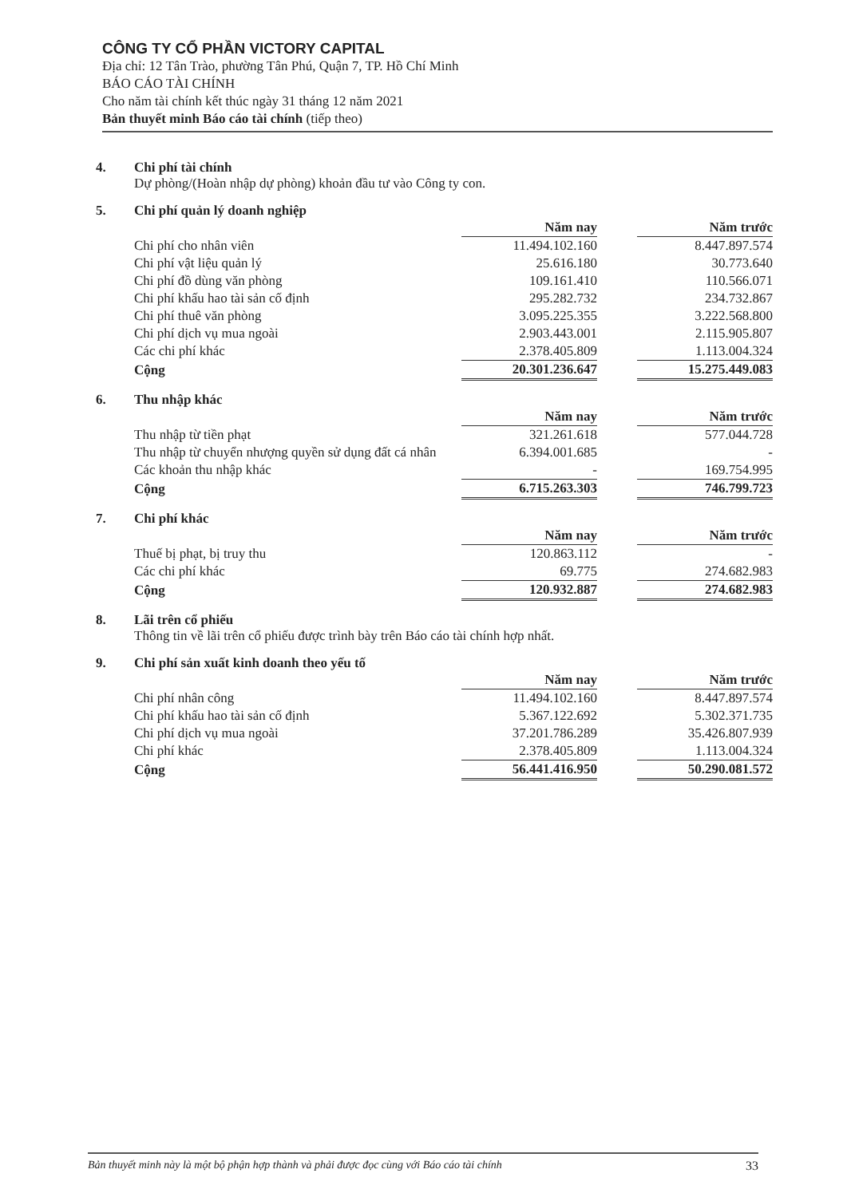CÔNG TY CỔ PHẦN VICTORY CAPITAL
Địa chỉ: 12 Tân Trào, phường Tân Phú, Quận 7, TP. Hồ Chí Minh
BÁO CÁO TÀI CHÍNH
Cho năm tài chính kết thúc ngày 31 tháng 12 năm 2021
Bản thuyết minh Báo cáo tài chính (tiếp theo)
4. Chi phí tài chính
Dự phòng/(Hoàn nhập dự phòng) khoản đầu tư vào Công ty con.
5. Chi phí quản lý doanh nghiệp
| | Năm nay | | Năm trước |
| Chi phí cho nhân viên | 11.494.102.160 | | 8.447.897.574 |
| Chi phí vật liệu quản lý | 25.616.180 | | 30.773.640 |
| Chi phí đồ dùng văn phòng | 109.161.410 | | 110.566.071 |
| Chi phí khấu hao tài sản cố định | 295.282.732 | | 234.732.867 |
| Chi phí thuê văn phòng | 3.095.225.355 | | 3.222.568.800 |
| Chi phí dịch vụ mua ngoài | 2.903.443.001 | | 2.115.905.807 |
| Các chi phí khác | 2.378.405.809 | | 1.113.004.324 |
| Cộng | 20.301.236.647 | | 15.275.449.083 |
6. Thu nhập khác
| | Năm nay | | Năm trước |
| Thu nhập từ tiền phạt | 321.261.618 | | 577.044.728 |
| Thu nhập từ chuyển nhượng quyền sử dụng đất cá nhân | 6.394.001.685 | | - |
| Các khoản thu nhập khác | - | | 169.754.995 |
| Cộng | 6.715.263.303 | | 746.799.723 |
7. Chi phí khác
| | Năm nay | | Năm trước |
| Thuế bị phạt, bị truy thu | 120.863.112 | | - |
| Các chi phí khác | 69.775 | | 274.682.983 |
| Cộng | 120.932.887 | | 274.682.983 |
8. Lãi trên cổ phiếu
Thông tin về lãi trên cổ phiếu được trình bày trên Báo cáo tài chính hợp nhất.
9. Chi phí sản xuất kinh doanh theo yếu tố
| | Năm nay | | Năm trước |
| Chi phí nhân công | 11.494.102.160 | | 8.447.897.574 |
| Chi phí khấu hao tài sản cố định | 5.367.122.692 | | 5.302.371.735 |
| Chi phí dịch vụ mua ngoài | 37.201.786.289 | | 35.426.807.939 |
| Chi phí khác | 2.378.405.809 | | 1.113.004.324 |
| Cộng | 56.441.416.950 | | 50.290.081.572 |
Bản thuyết minh này là một bộ phận hợp thành và phải được đọc cùng với Báo cáo tài chính 33